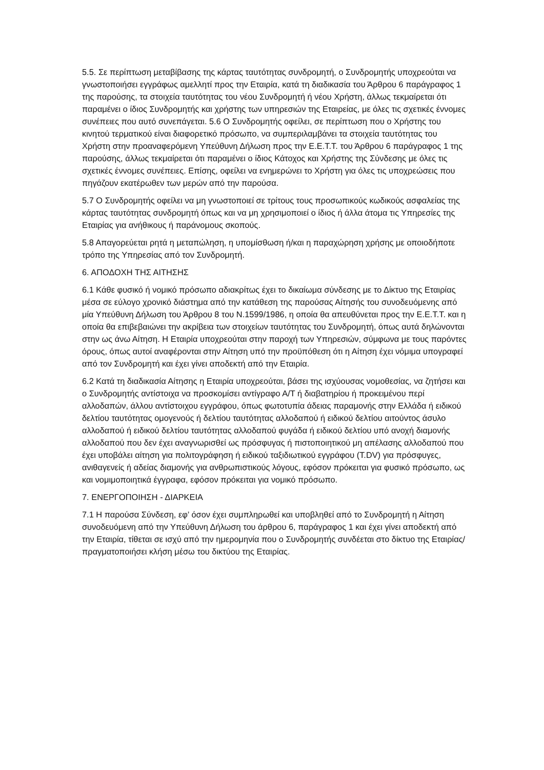5.5. Σε περίπτωση μεταβίβασης της κάρτας ταυτότητας συνδρομητή, ο Συνδρομητής υποχρεούται να γνωστοποιήσει εγγράφως αμελλητί προς την Εταιρία, κατά τη διαδικασία του Άρθρου 6 παράγραφος 1 της παρούσης, τα στοιχεία ταυτότητας του νέου Συνδρομητή ή νέου Χρήστη, άλλως τεκμαίρεται ότι παραμένει ο ίδιος Συνδρομητής και χρήστης των υπηρεσιών της Εταιρείας, με όλες τις σχετικές έννομες συνέπειες που αυτό συνεπάγεται. 5.6 Ο Συνδρομητής οφείλει, σε περίπτωση που ο Χρήστης του κινητού τερματικού είναι διαφορετικό πρόσωπο, να συμπεριλαμβάνει τα στοιχεία ταυτότητας του Χρήστη στην προαναφερόμενη Υπεύθυνη Δήλωση προς την Ε.Ε.Τ.Τ. του Άρθρου 6 παράγραφος 1 της παρούσης, άλλως τεκμαίρεται ότι παραμένει ο ίδιος Κάτοχος και Χρήστης της Σύνδεσης με όλες τις σχετικές έννομες συνέπειες. Επίσης, οφείλει να ενημερώνει το Χρήστη για όλες τις υποχρεώσεις που πηγάζουν εκατέρωθεν των μερών από την παρούσα.
5.7 Ο Συνδρομητής οφείλει να μη γνωστοποιεί σε τρίτους τους προσωπικούς κωδικούς ασφαλείας της κάρτας ταυτότητας συνδρομητή όπως και να μη χρησιμοποιεί ο ίδιος ή άλλα άτομα τις Υπηρεσίες της Εταιρίας για ανήθικους ή παράνομους σκοπούς.
5.8 Απαγορεύεται ρητά η μεταπώληση, η υπομίσθωση ή/και η παραχώρηση χρήσης με οποιοδήποτε τρόπο της Υπηρεσίας από τον Συνδρομητή.
6. ΑΠΟΔΟΧΗ ΤΗΣ ΑΙΤΗΣΗΣ
6.1 Κάθε φυσικό ή νομικό πρόσωπο αδιακρίτως έχει το δικαίωμα σύνδεσης με το Δίκτυο της Εταιρίας μέσα σε εύλογο χρονικό διάστημα από την κατάθεση της παρούσας Αίτησής του συνοδευόμενης από μία Υπεύθυνη Δήλωση του Άρθρου 8 του Ν.1599/1986, η οποία θα απευθύνεται προς την Ε.Ε.Τ.Τ. και η οποία θα επιβεβαιώνει την ακρίβεια των στοιχείων ταυτότητας του Συνδρομητή, όπως αυτά δηλώνονται στην ως άνω Αίτηση. Η Εταιρία υποχρεούται στην παροχή των Υπηρεσιών, σύμφωνα με τους παρόντες όρους, όπως αυτοί αναφέρονται στην Αίτηση υπό την προϋπόθεση ότι η Αίτηση έχει νόμιμα υπογραφεί από τον Συνδρομητή και έχει γίνει αποδεκτή από την Εταιρία.
6.2 Κατά τη διαδικασία Αίτησης η Εταιρία υποχρεούται, βάσει της ισχύουσας νομοθεσίας, να ζητήσει και ο Συνδρομητής αντίστοιχα να προσκομίσει αντίγραφο Α/Τ ή διαβατηρίου ή προκειμένου περί αλλοδαπών, άλλου αντίστοιχου εγγράφου, όπως φωτοτυπία άδειας παραμονής στην Ελλάδα ή ειδικού δελτίου ταυτότητας ομογενούς ή δελτίου ταυτότητας αλλοδαπού ή ειδικού δελτίου αιτούντος άσυλο αλλοδαπού ή ειδικού δελτίου ταυτότητας αλλοδαπού φυγάδα ή ειδικού δελτίου υπό ανοχή διαμονής αλλοδαπού που δεν έχει αναγνωρισθεί ως πρόσφυγας ή πιστοποιητικού μη απέλασης αλλοδαπού που έχει υποβάλει αίτηση για πολιτογράφηση ή ειδικού ταξιδιωτικού εγγράφου (T.DV) για πρόσφυγες, ανιθαγενείς ή αδείας διαμονής για ανθρωπιστικούς λόγους, εφόσον πρόκειται για φυσικό πρόσωπο, ως και νομιμοποιητικά έγγραφα, εφόσον πρόκειται για νομικό πρόσωπο.
7. ΕΝΕΡΓΟΠΟΙΗΣΗ - ΔΙΑΡΚΕΙΑ
7.1 Η παρούσα Σύνδεση, εφ’ όσον έχει συμπληρωθεί και υποβληθεί από το Συνδρομητή η Αίτηση συνοδευόμενη από την Υπεύθυνη Δήλωση του άρθρου 6, παράγραφος 1 και έχει γίνει αποδεκτή από την Εταιρία, τίθεται σε ισχύ από την ημερομηνία που ο Συνδρομητής συνδέεται στο δίκτυο της Εταιρίας/ πραγματοποιήσει κλήση μέσω του δικτύου της Εταιρίας.